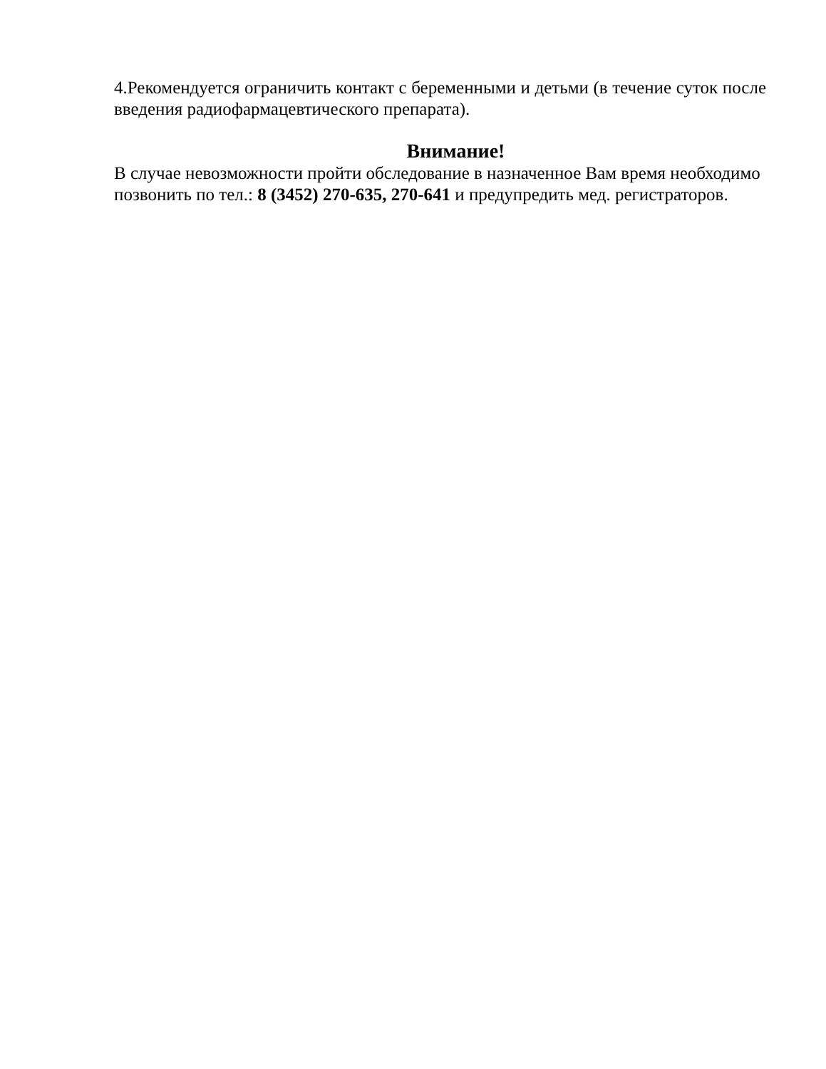4.Рекомендуется ограничить контакт с беременными и детьми (в течение суток после введения радиофармацевтического препарата).
Внимание!
В случае невозможности пройти обследование в назначенное Вам время необходимо позвонить по тел.: 8 (3452) 270-635, 270-641 и предупредить мед. регистраторов.